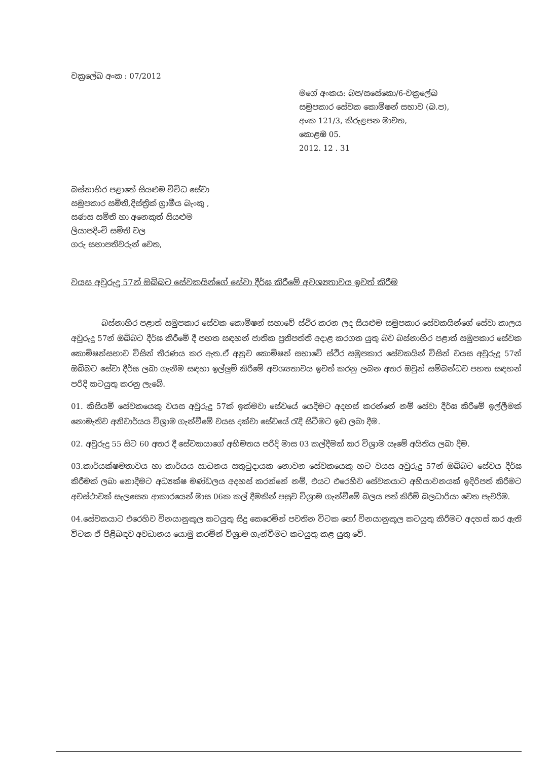චක්‍රලේඛ අංක : 07/2012
මගේ අංකය: බප/සසේකො/6-චක්‍රලේඛ
සමුපකාර සේවක කොමිෂන් සභාව (බ.ප),
අංක 121/3, කිරුළපන මාවත,
කොළඹ 05.
2012. 12 . 31
බස්නාහිර පළාතේ සියළුම විවිධ සේවා
සමුපකාර සමිති,දිස්ත්‍රික් ග්‍රාමීය බැංකු ,
සණස සමිති හා අනෙකුත් සියළුම
ලියාපදිංචි සමිති වල
ගරු සභාපතිවරුන් වෙත,
වයස අවුරුදු 57න් ඔබ්බට සේවකයින්ගේ සේවා දීර්ඝ කිරීමේ අවශ්‍යතාවය ඉවත් කිරීම
බස්නාහිර පළාත් සමුපකාර සේවක කොමිෂන් සභාවේ ස්ථිර කරන ලද සියළුම සමුපකාර සේවකයින්ගේ සේවා කාලය අවුරුදු 57න් ඔබ්බට දීර්ඝ කිරීමේ දී පහත සඳහන් ජාතික ප්‍රතිපත්ති අදාළ කරගත යුතු බව බස්නාහිර පළාත් සමුපකාර සේවක කොමිෂන්සභාව විසින් තීරණය කර ඇත.ඒ අනුව කොමිෂන් සභාවේ ස්ථිර සමුපකාර සේවකයින් විසින් වයස අවුරුදු 57න් ඔබ්බට සේවා දීර්ඝ ලබා ගැනීම සඳහා ඉල්ලුම් කිරීමේ අවශ්‍යතාවය ඉවත් කරනු ලබන අතර ඔවුන් සම්බන්ධව පහත සඳහන් පරිදි කටයුතු කරනු ලැබේ.
01. කිසියම් සේවකයෙකු වයස අවුරුදු 57ක් ඉක්මවා සේවයේ යෙදීමට අදහස් කරන්නේ නම් සේවා දීර්ඝ කිරීමේ ඉල්ලීමක් නොමැතිව අනිවාර්යය විශ්‍රාම ගැන්වීමේ වයස දක්වා සේවයේ රැදී සිටීමට ඉඩ ලබා දීම.
02. අවුරුදු 55 සිට 60 අතර දී සේවකයාගේ අභිමතය පරිදි මාස 03 කල්දීමක් කර විශ්‍රාම යෑමේ අයිතිය ලබා දීම.
03.කාර්යක්ෂමතාවය හා කාර්යය සාධනය සතුටුදායක නොවන සේවකයෙකු හට වයස අවුරුදු 57න් ඔබ්බට සේවය දීර්ඝ කිරීමක් ලබා නොදීමට අධ්‍යක්ෂ මණ්ඩලය අදහස් කරන්නේ නම්, එයට එරෙහිව සේවකයාට අභියාචනයක් ඉදිරිපත් කිරීමට අවස්ථාවක් සැලසෙන ආකාරයෙන් මාස 06ක කල් දීමකින් පසුව විශ්‍රාම ගැන්වීමේ බලය පත් කිරීම් බලධාරියා වෙත පැවරීම.
04.සේවකයාට එරෙහිව විනයානුකූල කටයුතු සිදු කෙරෙමින් පවතින විටක හෝ විනයානුකූල කටයුතු කිරීමට අදහස් කර ඇති විටක ඒ පිළිබඳව අවධානය යොමු කරමින් විශ්‍රාම ගැන්වීමට කටයුතු කළ යුතු වේ.